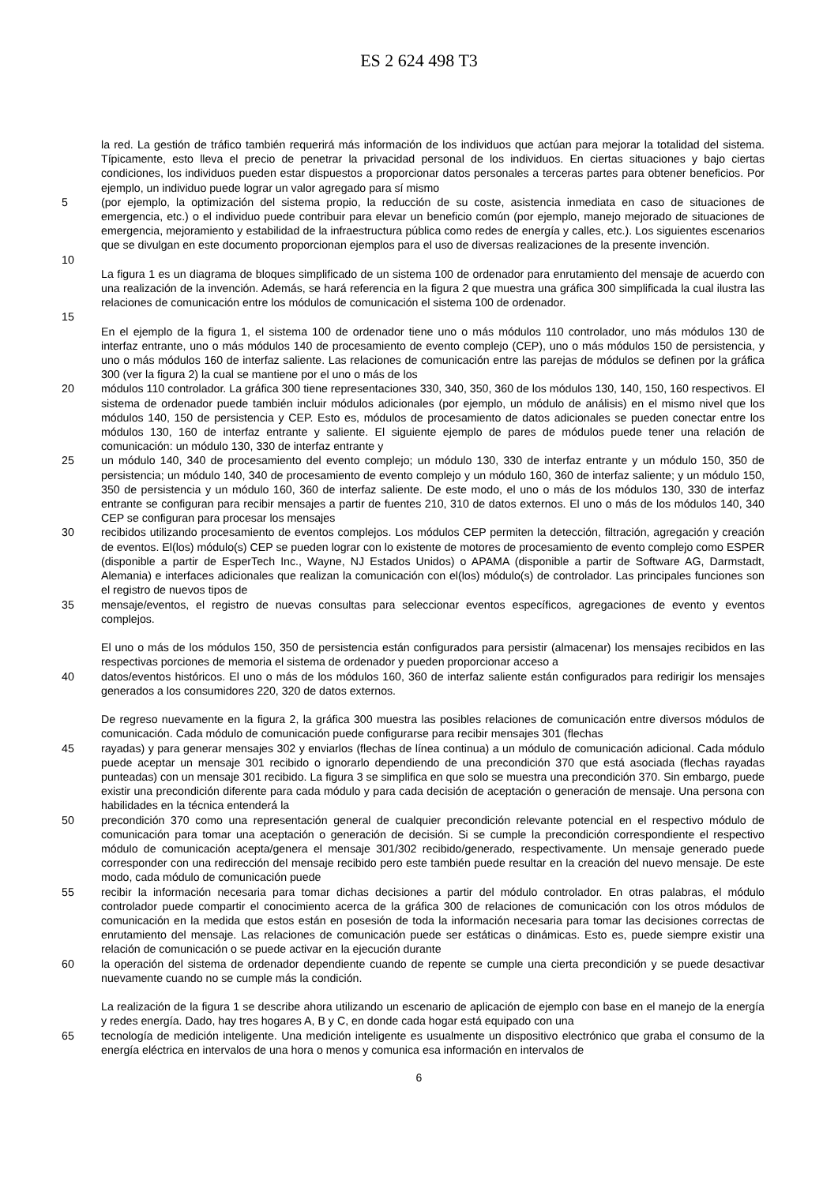ES 2 624 498 T3
la red. La gestión de tráfico también requerirá más información de los individuos que actúan para mejorar la totalidad del sistema. Típicamente, esto lleva el precio de penetrar la privacidad personal de los individuos. En ciertas situaciones y bajo ciertas condiciones, los individuos pueden estar dispuestos a proporcionar datos personales a terceras partes para obtener beneficios. Por ejemplo, un individuo puede lograr un valor agregado para sí mismo
5 (por ejemplo, la optimización del sistema propio, la reducción de su coste, asistencia inmediata en caso de situaciones de emergencia, etc.) o el individuo puede contribuir para elevar un beneficio común (por ejemplo, manejo mejorado de situaciones de emergencia, mejoramiento y estabilidad de la infraestructura pública como redes de energía y calles, etc.). Los siguientes escenarios que se divulgan en este documento proporcionan ejemplos para el uso de diversas realizaciones de la presente invención.
10
La figura 1 es un diagrama de bloques simplificado de un sistema 100 de ordenador para enrutamiento del mensaje de acuerdo con una realización de la invención. Además, se hará referencia en la figura 2 que muestra una gráfica 300 simplificada la cual ilustra las relaciones de comunicación entre los módulos de comunicación el sistema 100 de ordenador.
15
En el ejemplo de la figura 1, el sistema 100 de ordenador tiene uno o más módulos 110 controlador, uno más módulos 130 de interfaz entrante, uno o más módulos 140 de procesamiento de evento complejo (CEP), uno o más módulos 150 de persistencia, y uno o más módulos 160 de interfaz saliente. Las relaciones de comunicación entre las parejas de módulos se definen por la gráfica 300 (ver la figura 2) la cual se mantiene por el uno o más de los
20 módulos 110 controlador. La gráfica 300 tiene representaciones 330, 340, 350, 360 de los módulos 130, 140, 150, 160 respectivos. El sistema de ordenador puede también incluir módulos adicionales (por ejemplo, un módulo de análisis) en el mismo nivel que los módulos 140, 150 de persistencia y CEP. Esto es, módulos de procesamiento de datos adicionales se pueden conectar entre los módulos 130, 160 de interfaz entrante y saliente. El siguiente ejemplo de pares de módulos puede tener una relación de comunicación: un módulo 130, 330 de interfaz entrante y
25 un módulo 140, 340 de procesamiento del evento complejo; un módulo 130, 330 de interfaz entrante y un módulo 150, 350 de persistencia; un módulo 140, 340 de procesamiento de evento complejo y un módulo 160, 360 de interfaz saliente; y un módulo 150, 350 de persistencia y un módulo 160, 360 de interfaz saliente. De este modo, el uno o más de los módulos 130, 330 de interfaz entrante se configuran para recibir mensajes a partir de fuentes 210, 310 de datos externos. El uno o más de los módulos 140, 340 CEP se configuran para procesar los mensajes
30 recibidos utilizando procesamiento de eventos complejos. Los módulos CEP permiten la detección, filtración, agregación y creación de eventos. El(los) módulo(s) CEP se pueden lograr con lo existente de motores de procesamiento de evento complejo como ESPER (disponible a partir de EsperTech Inc., Wayne, NJ Estados Unidos) o APAMA (disponible a partir de Software AG, Darmstadt, Alemania) e interfaces adicionales que realizan la comunicación con el(los) módulo(s) de controlador. Las principales funciones son el registro de nuevos tipos de
35 mensaje/eventos, el registro de nuevas consultas para seleccionar eventos específicos, agregaciones de evento y eventos complejos.
El uno o más de los módulos 150, 350 de persistencia están configurados para persistir (almacenar) los mensajes recibidos en las respectivas porciones de memoria el sistema de ordenador y pueden proporcionar acceso a
40 datos/eventos históricos. El uno o más de los módulos 160, 360 de interfaz saliente están configurados para redirigir los mensajes generados a los consumidores 220, 320 de datos externos.
De regreso nuevamente en la figura 2, la gráfica 300 muestra las posibles relaciones de comunicación entre diversos módulos de comunicación. Cada módulo de comunicación puede configurarse para recibir mensajes 301 (flechas
45 rayadas) y para generar mensajes 302 y enviarlos (flechas de línea continua) a un módulo de comunicación adicional. Cada módulo puede aceptar un mensaje 301 recibido o ignorarlo dependiendo de una precondición 370 que está asociada (flechas rayadas punteadas) con un mensaje 301 recibido. La figura 3 se simplifica en que solo se muestra una precondición 370. Sin embargo, puede existir una precondición diferente para cada módulo y para cada decisión de aceptación o generación de mensaje. Una persona con habilidades en la técnica entenderá la
50 precondición 370 como una representación general de cualquier precondición relevante potencial en el respectivo módulo de comunicación para tomar una aceptación o generación de decisión. Si se cumple la precondición correspondiente el respectivo módulo de comunicación acepta/genera el mensaje 301/302 recibido/generado, respectivamente. Un mensaje generado puede corresponder con una redirección del mensaje recibido pero este también puede resultar en la creación del nuevo mensaje. De este modo, cada módulo de comunicación puede
55 recibir la información necesaria para tomar dichas decisiones a partir del módulo controlador. En otras palabras, el módulo controlador puede compartir el conocimiento acerca de la gráfica 300 de relaciones de comunicación con los otros módulos de comunicación en la medida que estos están en posesión de toda la información necesaria para tomar las decisiones correctas de enrutamiento del mensaje. Las relaciones de comunicación puede ser estáticas o dinámicas. Esto es, puede siempre existir una relación de comunicación o se puede activar en la ejecución durante
60 la operación del sistema de ordenador dependiente cuando de repente se cumple una cierta precondición y se puede desactivar nuevamente cuando no se cumple más la condición.
La realización de la figura 1 se describe ahora utilizando un escenario de aplicación de ejemplo con base en el manejo de la energía y redes energía. Dado, hay tres hogares A, B y C, en donde cada hogar está equipado con una
65 tecnología de medición inteligente. Una medición inteligente es usualmente un dispositivo electrónico que graba el consumo de la energía eléctrica en intervalos de una hora o menos y comunica esa información en intervalos de
6